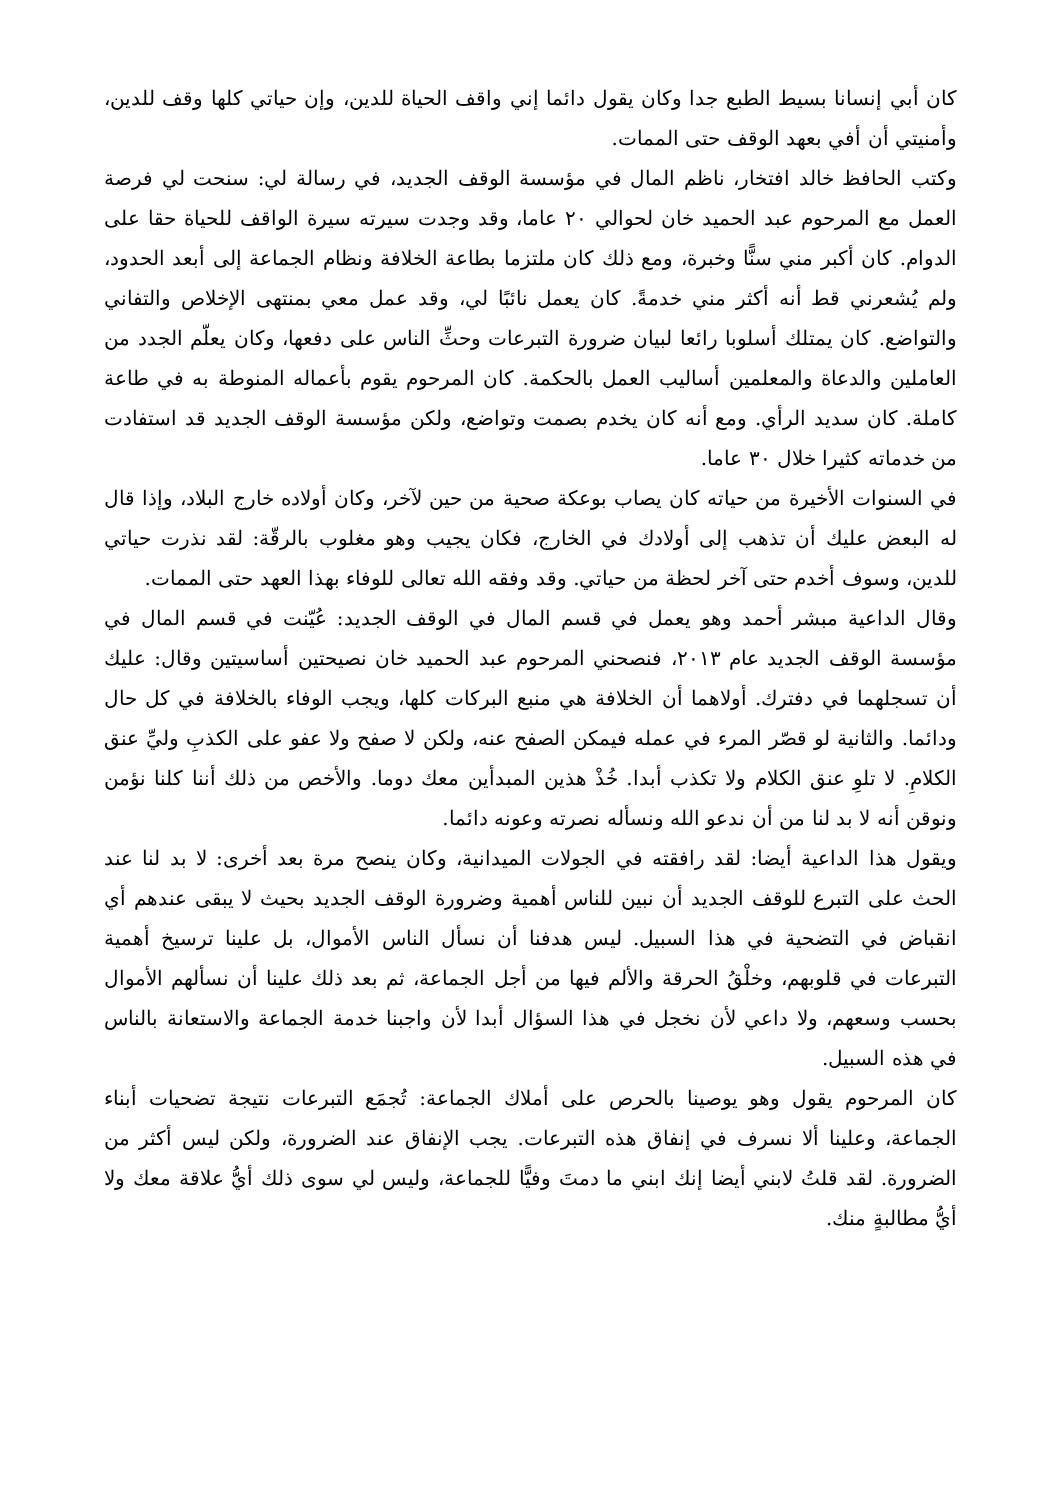كان أبي إنسانا بسيط الطبع جدا وكان يقول دائما إني واقف الحياة للدين، وإن حياتي كلها وقف للدين، وأمنيتي أن أفي بعهد الوقف حتى الممات.
وكتب الحافظ خالد افتخار، ناظم المال في مؤسسة الوقف الجديد، في رسالة لي: سنحت لي فرصة العمل مع المرحوم عبد الحميد خان لحوالي ٢٠ عاما، وقد وجدت سيرته سيرة الواقف للحياة حقا على الدوام. كان أكبر مني سنًّا وخبرة، ومع ذلك كان ملتزما بطاعة الخلافة ونظام الجماعة إلى أبعد الحدود، ولم يُشعرني قط أنه أكثر مني خدمةً. كان يعمل نائبًا لي، وقد عمل معي بمنتهى الإخلاص والتفاني والتواضع. كان يمتلك أسلوبا رائعا لبيان ضرورة التبرعات وحثِّ الناس على دفعها، وكان يعلّم الجدد من العاملين والدعاة والمعلمين أساليب العمل بالحكمة. كان المرحوم يقوم بأعماله المنوطة به في طاعة كاملة. كان سديد الرأي. ومع أنه كان يخدم بصمت وتواضع، ولكن مؤسسة الوقف الجديد قد استفادت من خدماته كثيرا خلال ٣٠ عاما.
في السنوات الأخيرة من حياته كان يصاب بوعكة صحية من حين لآخر، وكان أولاده خارج البلاد، وإذا قال له البعض عليك أن تذهب إلى أولادك في الخارج، فكان يجيب وهو مغلوب بالرقّة: لقد نذرت حياتي للدين، وسوف أخدم حتى آخر لحظة من حياتي. وقد وفقه الله تعالى للوفاء بهذا العهد حتى الممات.
وقال الداعية مبشر أحمد وهو يعمل في قسم المال في الوقف الجديد: عُيّنت في قسم المال في مؤسسة الوقف الجديد عام ٢٠١٣، فنصحني المرحوم عبد الحميد خان نصيحتين أساسيتين وقال: عليك أن تسجلهما في دفترك. أولاهما أن الخلافة هي منبع البركات كلها، ويجب الوفاء بالخلافة في كل حال ودائما. والثانية لو قصّر المرء في عمله فيمكن الصفح عنه، ولكن لا صفح ولا عفو على الكذبِ وليِّ عنق الكلامِ. لا تلوِ عنق الكلام ولا تكذب أبدا. خُذْ هذين المبدأين معك دوما. والأخص من ذلك أننا كلنا نؤمن ونوقن أنه لا بد لنا من أن ندعو الله ونسأله نصرته وعونه دائما.
ويقول هذا الداعية أيضا: لقد رافقته في الجولات الميدانية، وكان ينصح مرة بعد أخرى: لا بد لنا عند الحث على التبرع للوقف الجديد أن نبين للناس أهمية وضرورة الوقف الجديد بحيث لا يبقى عندهم أي انقباض في التضحية في هذا السبيل. ليس هدفنا أن نسأل الناس الأموال، بل علينا ترسيخ أهمية التبرعات في قلوبهم، وخلْقُ الحرقة والألم فيها من أجل الجماعة، ثم بعد ذلك علينا أن نسألهم الأموال بحسب وسعهم، ولا داعي لأن نخجل في هذا السؤال أبدا لأن واجبنا خدمة الجماعة والاستعانة بالناس في هذه السبيل.
كان المرحوم يقول وهو يوصينا بالحرص على أملاك الجماعة: تُجمَع التبرعات نتيجة تضحيات أبناء الجماعة، وعلينا ألا نسرف في إنفاق هذه التبرعات. يجب الإنفاق عند الضرورة، ولكن ليس أكثر من الضرورة. لقد قلتُ لابني أيضا إنك ابني ما دمتَ وفيًّا للجماعة، وليس لي سوى ذلك أيُّ علاقة معك ولا أيُّ مطالبةٍ منك.